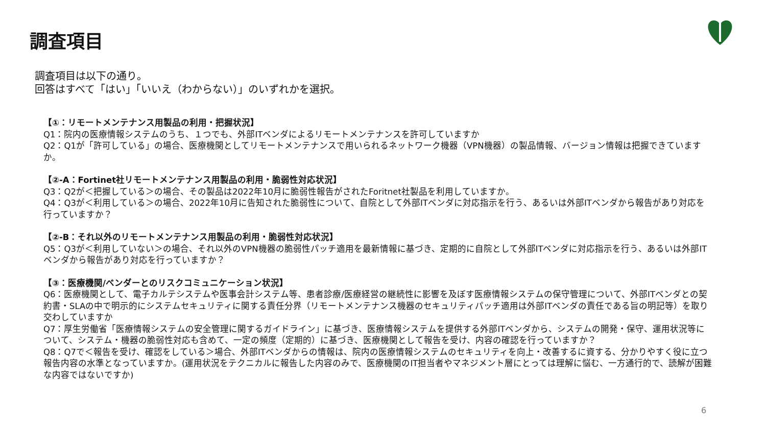調査項目
調査項目は以下の通り。
回答はすべて「はい」「いいえ（わからない）」のいずれかを選択。
【①：リモートメンテナンス用製品の利用・把握状況】
Q1：院内の医療情報システムのうち、１つでも、外部ITベンダによるリモートメンテナンスを許可していますか
Q2：Q1が「許可している」の場合、医療機関としてリモートメンテナンスで用いられるネットワーク機器（VPN機器）の製品情報、バージョン情報は把握できていますか。
【②-A：Fortinet社リモートメンテナンス用製品の利用・脆弱性対応状況】
Q3：Q2が＜把握している＞の場合、その製品は2022年10月に脆弱性報告がされたForitnet社製品を利用していますか。
Q4：Q3が＜利用している＞の場合、2022年10月に告知された脆弱性について、自院として外部ITベンダに対応指示を行う、あるいは外部ITベンダから報告があり対応を行っていますか？
【②-B：それ以外のリモートメンテナンス用製品の利用・脆弱性対応状況】
Q5：Q3が＜利用していない＞の場合、それ以外のVPN機器の脆弱性パッチ適用を最新情報に基づき、定期的に自院として外部ITベンダに対応指示を行う、あるいは外部ITベンダから報告があり対応を行っていますか？
【③：医療機関/ベンダーとのリスクコミュニケーション状況】
Q6：医療機関として、電子カルテシステムや医事会計システム等、患者診療/医療経営の継続性に影響を及ぼす医療情報システムの保守管理について、外部ITベンダとの契約書・SLAの中で明示的にシステムセキュリティに関する責任分界（リモートメンテナンス機器のセキュリティパッチ適用は外部ITベンダの責任である旨の明記等）を取り交わしていますか
Q7：厚生労働省「医療情報システムの安全管理に関するガイドライン」に基づき、医療情報システムを提供する外部ITベンダから、システムの開発・保守、運用状況等について、システム・機器の脆弱性対応も含めて、一定の頻度（定期的）に基づき、医療機関として報告を受け、内容の確認を行っていますか？
Q8：Q7で＜報告を受け、確認をしている＞場合、外部ITベンダからの情報は、院内の医療情報システムのセキュリティを向上・改善するに資する、分かりやすく役に立つ報告内容の水準となっていますか。(運用状況をテクニカルに報告した内容のみで、医療機関のIT担当者やマネジメント層にとっては理解に悩む、一方通行的で、読解が困難な内容ではないですか)
6